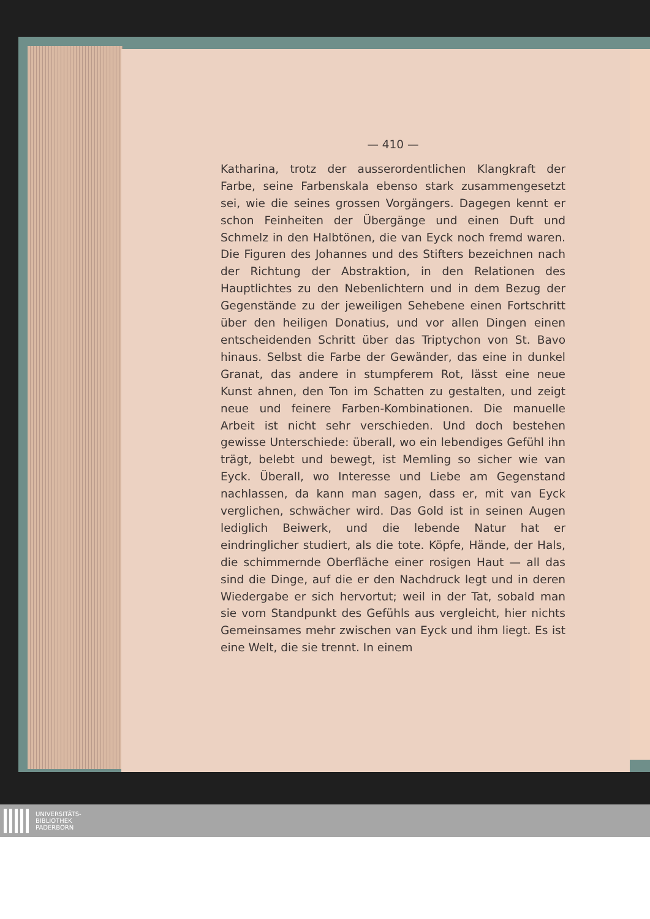— 410 —
Katharina, trotz der ausserordentlichen Klangkraft der Farbe, seine Farbenskala ebenso stark zusammengesetzt sei, wie die seines grossen Vorgängers. Dagegen kennt er schon Feinheiten der Übergänge und einen Duft und Schmelz in den Halbtönen, die van Eyck noch fremd waren. Die Figuren des Johannes und des Stifters bezeichnen nach der Richtung der Abstraktion, in den Relationen des Hauptlichtes zu den Nebenlichtern und in dem Bezug der Gegenstände zu der jeweiligen Sehebene einen Fortschritt über den heiligen Donatius, und vor allen Dingen einen entscheidenden Schritt über das Triptychon von St. Bavo hinaus. Selbst die Farbe der Gewänder, das eine in dunkel Granat, das andere in stumpferem Rot, lässt eine neue Kunst ahnen, den Ton im Schatten zu gestalten, und zeigt neue und feinere Farben-Kombinationen. Die manuelle Arbeit ist nicht sehr verschieden. Und doch bestehen gewisse Unterschiede: überall, wo ein lebendiges Gefühl ihn trägt, belebt und bewegt, ist Memling so sicher wie van Eyck. Überall, wo Interesse und Liebe am Gegenstand nachlassen, da kann man sagen, dass er, mit van Eyck verglichen, schwächer wird. Das Gold ist in seinen Augen lediglich Beiwerk, und die lebende Natur hat er eindringlicher studiert, als die tote. Köpfe, Hände, der Hals, die schimmernde Oberfläche einer rosigen Haut — all das sind die Dinge, auf die er den Nachdruck legt und in deren Wiedergabe er sich hervortut; weil in der Tat, sobald man sie vom Standpunkt des Gefühls aus vergleicht, hier nichts Gemeinsames mehr zwischen van Eyck und ihm liegt. Es ist eine Welt, die sie trennt. In einem
UNIVERSITÄTS-
BIBLIOTHEK
PADERBORN